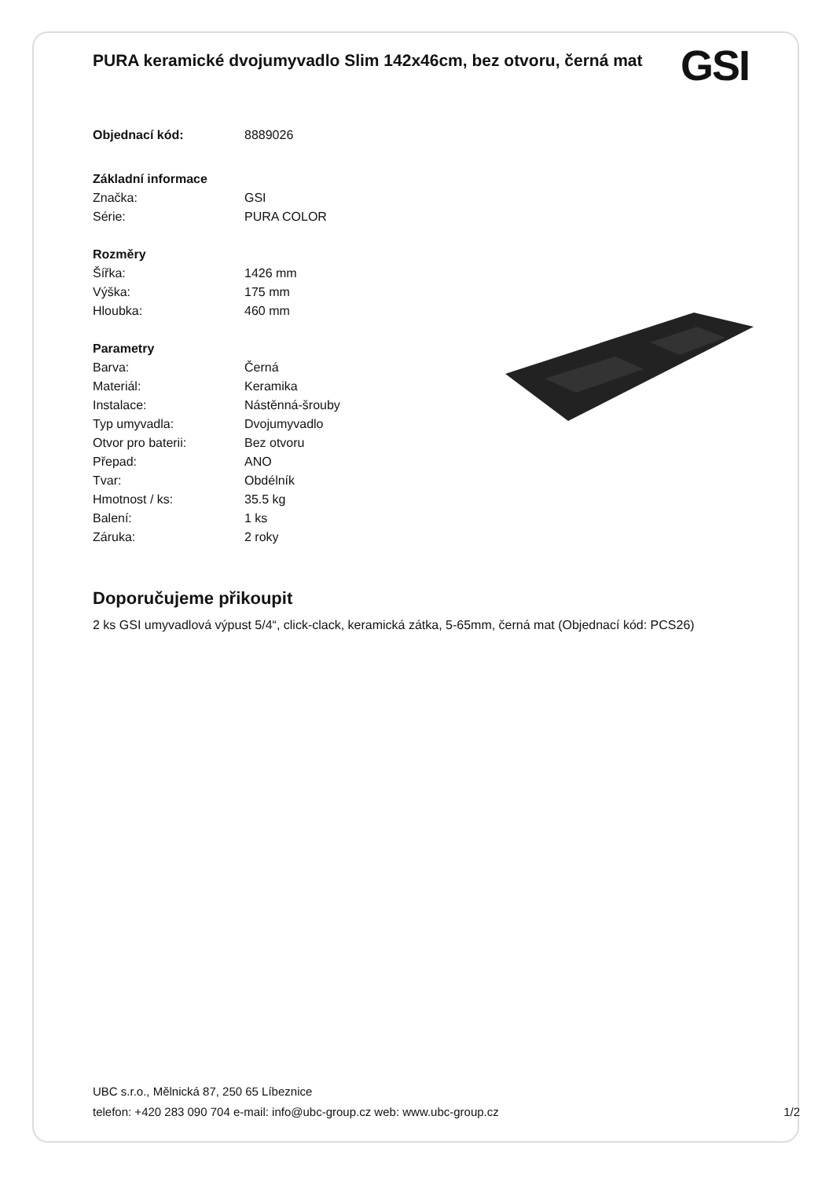PURA keramické dvojumyvadlo Slim 142x46cm, bez otvoru, černá mat
GSI
| Objednací kód: | 8889026 |
| Základní informace | |
| Značka: | GSI |
| Série: | PURA COLOR |
| Rozměry | |
| Šířka: | 1426 mm |
| Výška: | 175 mm |
| Hloubka: | 460 mm |
| Parametry | |
| Barva: | Černá |
| Materiál: | Keramika |
| Instalace: | Nástěnná-šrouby |
| Typ umyvadla: | Dvojumyvadlo |
| Otvor pro baterii: | Bez otvoru |
| Přepad: | ANO |
| Tvar: | Obdélník |
| Hmotnost / ks: | 35.5 kg |
| Balení: | 1 ks |
| Záruka: | 2 roky |
Doporučujeme přikoupit
2 ks GSI umyvadlová výpust 5/4“, click-clack, keramická zátka, 5-65mm, černá mat (Objednací kód: PCS26)
UBC s.r.o., Mělnická 87, 250 65 Líbeznice
telefon: +420 283 090 704 e-mail: info@ubc-group.cz web: www.ubc-group.cz
1/2